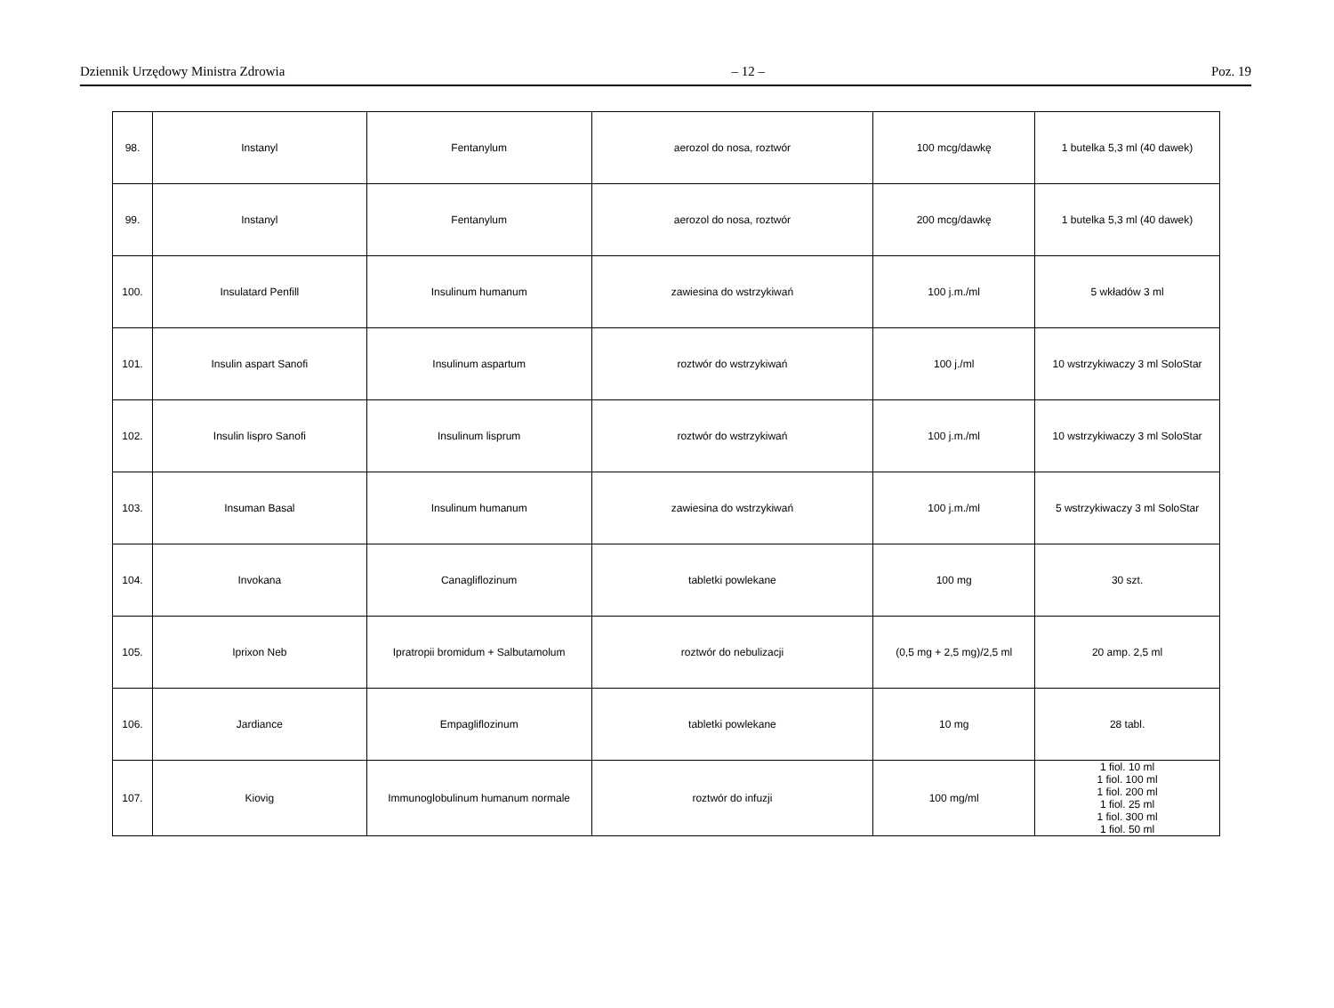Dziennik Urzędowy Ministra Zdrowia – 12 – Poz. 19
| 98. | Instanyl | Fentanylum | aerozol do nosa, roztwór | 100 mcg/dawkę | 1 butelka 5,3 ml (40 dawek) |
| 99. | Instanyl | Fentanylum | aerozol do nosa, roztwór | 200 mcg/dawkę | 1 butelka 5,3 ml (40 dawek) |
| 100. | Insulatard Penfill | Insulinum humanum | zawiesina do wstrzykiwań | 100 j.m./ml | 5 wkładów 3 ml |
| 101. | Insulin aspart Sanofi | Insulinum aspartum | roztwór do wstrzykiwań | 100 j./ml | 10 wstrzykiwaczy 3 ml SoloStar |
| 102. | Insulin lispro Sanofi | Insulinum lisprum | roztwór do wstrzykiwań | 100 j.m./ml | 10 wstrzykiwaczy 3 ml SoloStar |
| 103. | Insuman Basal | Insulinum humanum | zawiesina do wstrzykiwań | 100 j.m./ml | 5 wstrzykiwaczy 3 ml SoloStar |
| 104. | Invokana | Canagliflozinum | tabletki powlekane | 100 mg | 30 szt. |
| 105. | Iprixon Neb | Ipratropii bromidum + Salbutamolum | roztwór do nebulizacji | (0,5 mg + 2,5 mg)/2,5 ml | 20 amp. 2,5 ml |
| 106. | Jardiance | Empagliflozinum | tabletki powlekane | 10 mg | 28 tabl. |
| 107. | Kiovig | Immunoglobulinum humanum normale | roztwór do infuzji | 100 mg/ml | 1 fiol. 10 ml 1 fiol. 100 ml 1 fiol. 200 ml 1 fiol. 25 ml 1 fiol. 300 ml 1 fiol. 50 ml |